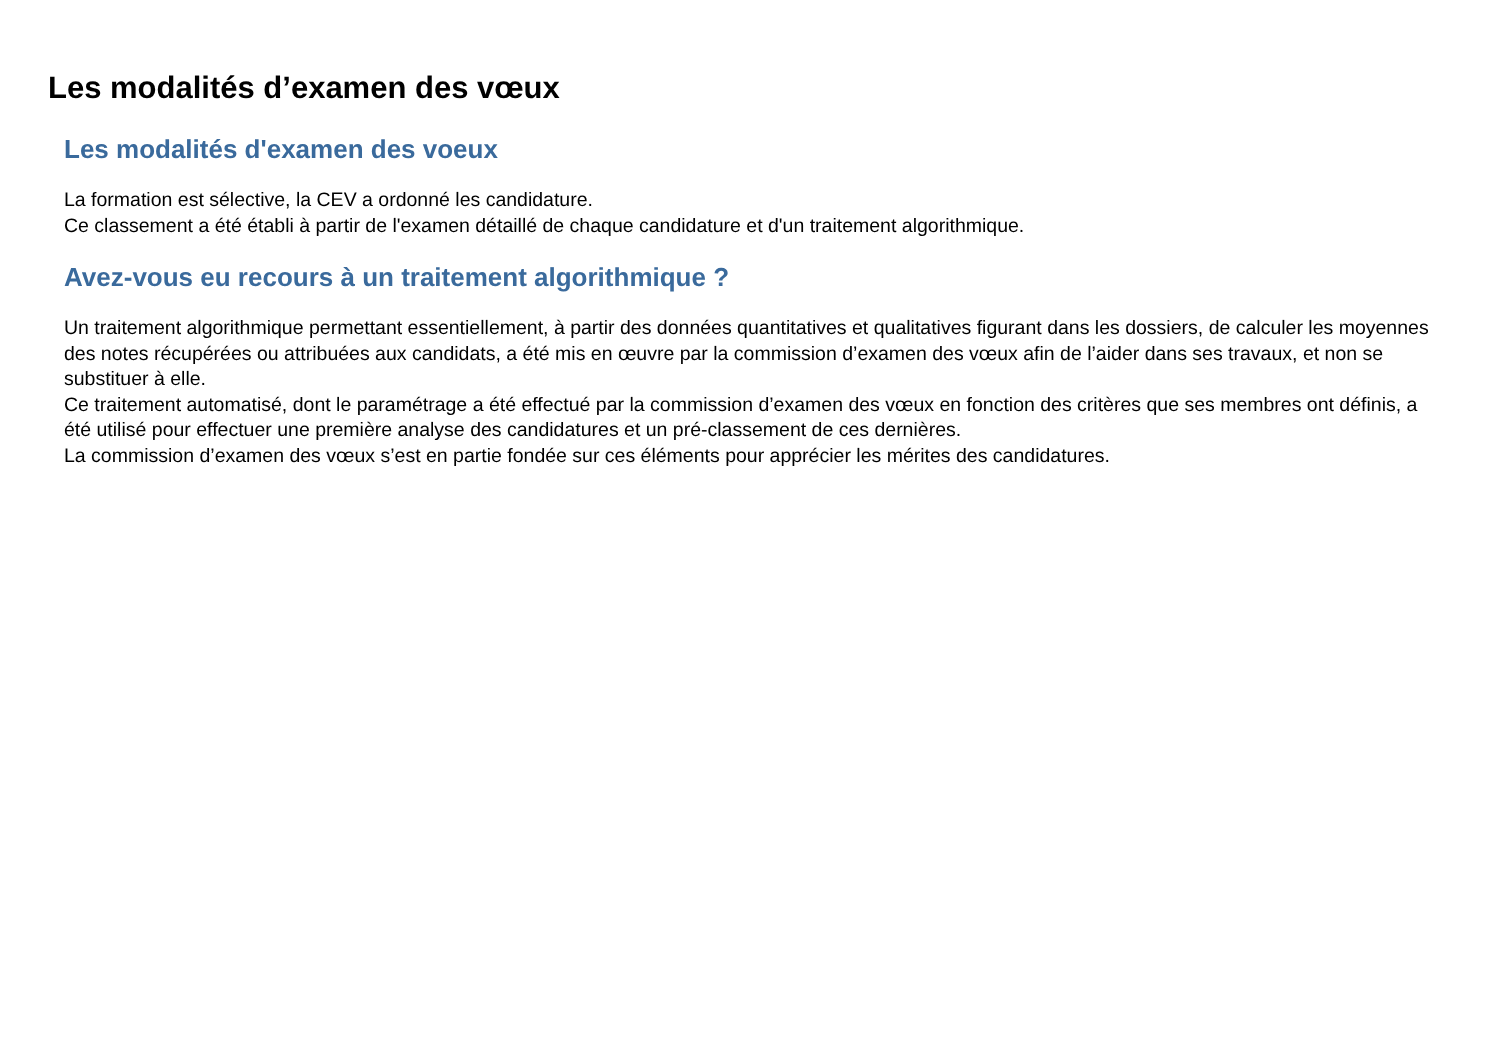Les modalités d’examen des vœux
Les modalités d'examen des voeux
La formation est sélective, la CEV a ordonné les candidature.
Ce classement a été établi à partir de l'examen détaillé de chaque candidature et d'un traitement algorithmique.
Avez-vous eu recours à un traitement algorithmique ?
Un traitement algorithmique permettant essentiellement, à partir des données quantitatives et qualitatives figurant dans les dossiers, de calculer les moyennes des notes récupérées ou attribuées aux candidats, a été mis en œuvre par la commission d’examen des vœux afin de l’aider dans ses travaux, et non se substituer à elle.
Ce traitement automatisé, dont le paramétrage a été effectué par la commission d’examen des vœux en fonction des critères que ses membres ont définis, a été utilisé pour effectuer une première analyse des candidatures et un pré-classement de ces dernières.
La commission d’examen des vœux s’est en partie fondée sur ces éléments pour apprécier les mérites des candidatures.